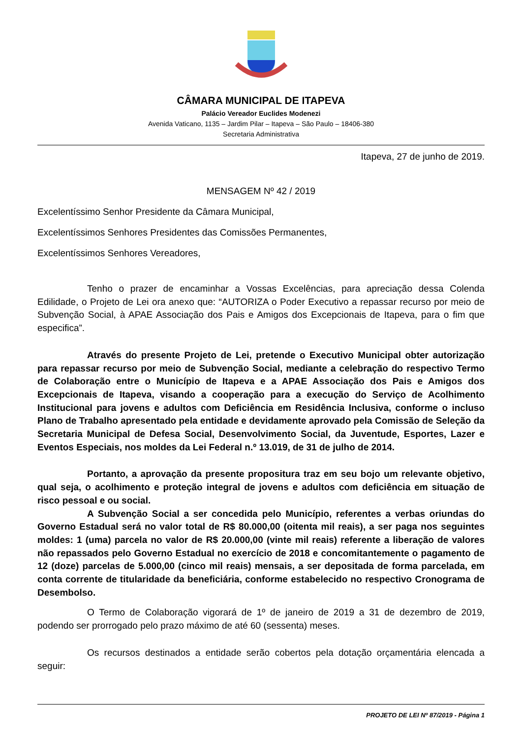CÂMARA MUNICIPAL DE ITAPEVA
Palácio Vereador Euclides Modenezi
Avenida Vaticano, 1135 – Jardim Pilar – Itapeva – São Paulo – 18406-380
Secretaria Administrativa
Itapeva, 27 de junho de 2019.
MENSAGEM Nº 42 / 2019
Excelentíssimo Senhor Presidente da Câmara Municipal,
Excelentíssimos Senhores Presidentes das Comissões Permanentes,
Excelentíssimos Senhores Vereadores,
Tenho o prazer de encaminhar a Vossas Excelências, para apreciação dessa Colenda Edilidade, o Projeto de Lei ora anexo que: “AUTORIZA o Poder Executivo a repassar recurso por meio de Subvenção Social, à APAE Associação dos Pais e Amigos dos Excepcionais de Itapeva, para o fim que especifica”.
Através do presente Projeto de Lei, pretende o Executivo Municipal obter autorização para repassar recurso por meio de Subvenção Social, mediante a celebração do respectivo Termo de Colaboração entre o Município de Itapeva e a APAE Associação dos Pais e Amigos dos Excepcionais de Itapeva, visando a cooperação para a execução do Serviço de Acolhimento Institucional para jovens e adultos com Deficiência em Residência Inclusiva, conforme o incluso Plano de Trabalho apresentado pela entidade e devidamente aprovado pela Comissão de Seleção da Secretaria Municipal de Defesa Social, Desenvolvimento Social, da Juventude, Esportes, Lazer e Eventos Especiais, nos moldes da Lei Federal n.º 13.019, de 31 de julho de 2014.
Portanto, a aprovação da presente propositura traz em seu bojo um relevante objetivo, qual seja, o acolhimento e proteção integral de jovens e adultos com deficiência em situação de risco pessoal e ou social.
A Subvenção Social a ser concedida pelo Município, referentes a verbas oriundas do Governo Estadual será no valor total de R$ 80.000,00 (oitenta mil reais), a ser paga nos seguintes moldes: 1 (uma) parcela no valor de R$ 20.000,00 (vinte mil reais) referente a liberação de valores não repassados pelo Governo Estadual no exercício de 2018 e concomitantemente o pagamento de 12 (doze) parcelas de 5.000,00 (cinco mil reais) mensais, a ser depositada de forma parcelada, em conta corrente de titularidade da beneficiária, conforme estabelecido no respectivo Cronograma de Desembolso.
O Termo de Colaboração vigorará de 1º de janeiro de 2019 a 31 de dezembro de 2019, podendo ser prorrogado pelo prazo máximo de até 60 (sessenta) meses.
Os recursos destinados a entidade serão cobertos pela dotação orçamentária elencada a seguir:
PROJETO DE LEI Nº 87/2019 - Página 1